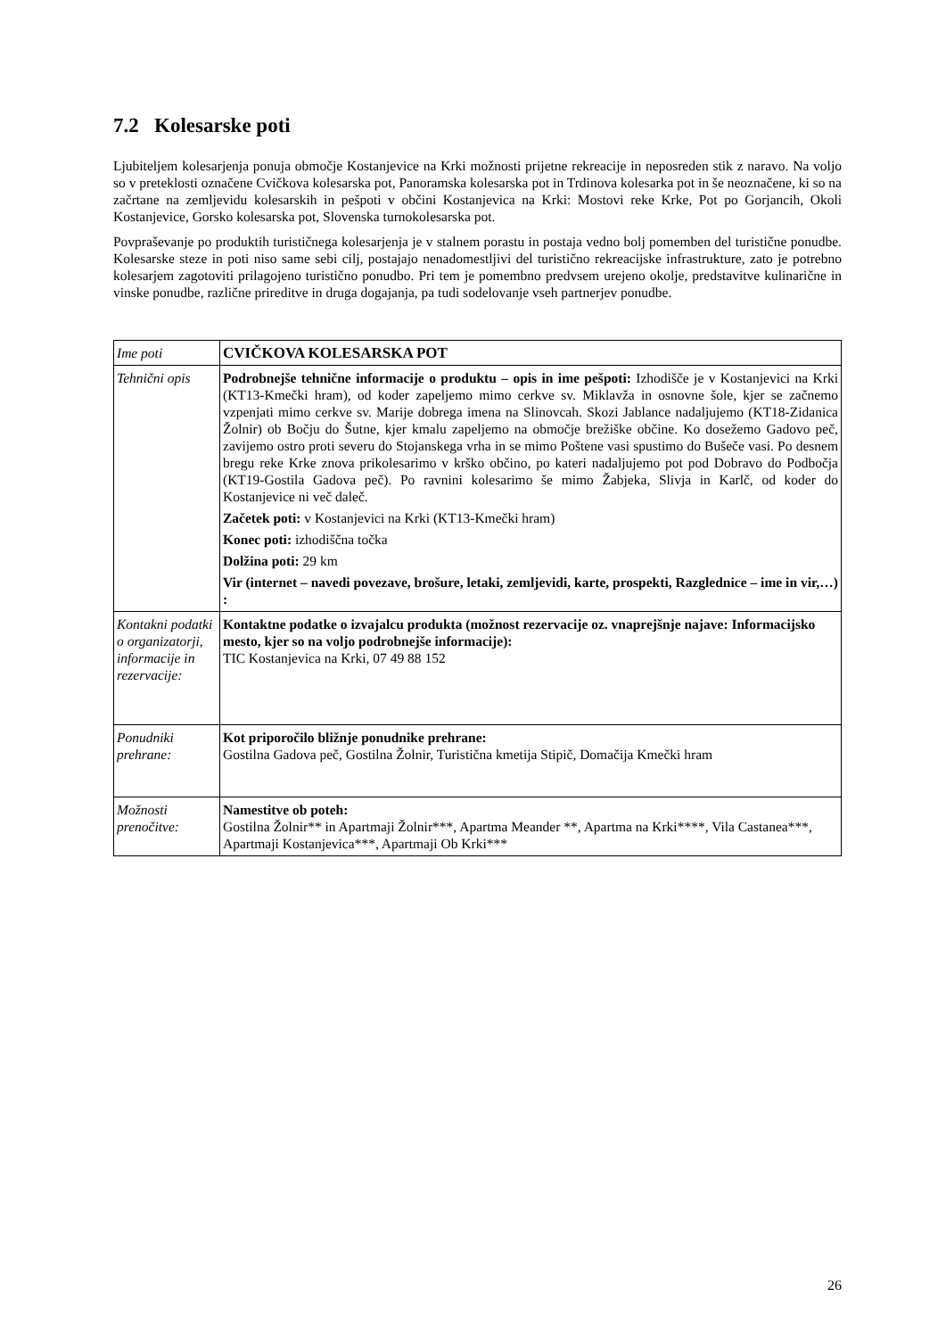7.2 Kolesarske poti
Ljubiteljem kolesarjenja ponuja območje Kostanjevice na Krki možnosti prijetne rekreacije in neposreden stik z naravo. Na voljo so v preteklosti označene Cvičkova kolesarska pot, Panoramska kolesarska pot in Trdinova kolesarka pot in še neoznačene, ki so na začrtane na zemljevidu kolesarskih in pešpoti v občini Kostanjevica na Krki: Mostovi reke Krke, Pot po Gorjancih, Okoli Kostanjevice, Gorsko kolesarska pot, Slovenska turnokolesarska pot.
Povpraševanje po produktih turističnega kolesarjenja je v stalnem porastu in postaja vedno bolj pomemben del turistične ponudbe. Kolesarske steze in poti niso same sebi cilj, postajajo nenadomestljivi del turistično rekreacijske infrastrukture, zato je potrebno kolesarjem zagotoviti prilagojeno turistično ponudbo. Pri tem je pomembno predvsem urejeno okolje, predstavitve kulinarične in vinske ponudbe, različne prireditve in druga dogajanja, pa tudi sodelovanje vseh partnerjev ponudbe.
| Ime poti | CVIČKOVA KOLESARSKA POT |
| Tehnični opis | Podrobnejše tehnične informacije o produktu – opis in ime pešpoti: Izhodišče je v Kostanjevici na Krki (KT13-Kmečki hram), od koder zapeljemo mimo cerkve sv. Miklavža in osnovne šole, kjer se začnemo vzpenjati mimo cerkve sv. Marije dobrega imena na Slinovcah. Skozi Jablance nadaljujemo (KT18-Zidanica Žolnir) ob Bočju do Šutne, kjer kmalu zapeljemo na območje brežiške občine. Ko dosežemo Gadovo peč, zavijemo ostro proti severu do Stojanskega vrha in se mimo Poštene vasi spustimo do Bušeče vasi. Po desnem bregu reke Krke znova prikolesarimo v krško občino, po kateri nadaljujemo pot pod Dobravo do Podbočja (KT19-Gostila Gadova peč). Po ravnini kolesarimo še mimo Žabjeka, Slivja in Karlč, od koder do Kostanjevice ni več daleč. Začetek poti: v Kostanjevici na Krki (KT13-Kmečki hram) Konec poti: izhodiščna točka Dolžina poti: 29 km Vir (internet – navedi povezave, brošure, letaki, zemljevidi, karte, prospekti, Razglednice – ime in vir,…) : |
| Kontakni podatki o organizatorji, informacije in rezervacije: | Kontaktne podatke o izvajalcu produkta (možnost rezervacije oz. vnaprejšnje najave: Informacijsko mesto, kjer so na voljo podrobnejše informacije): TIC Kostanjevica na Krki, 07 49 88 152 |
| Ponudniki prehrane: | Kot priporočilo bližnje ponudnike prehrane: Gostilna Gadova peč, Gostilna Žolnir, Turistična kmetija Stipič, Domačija Kmečki hram |
| Možnosti prenočitve: | Namestitve ob poteh: Gostilna Žolnir** in Apartmaji Žolnir***, Apartma Meander **, Apartma na Krki****, Vila Castanea***, Apartmaji Kostanjevica***, Apartmaji Ob Krki*** |
26